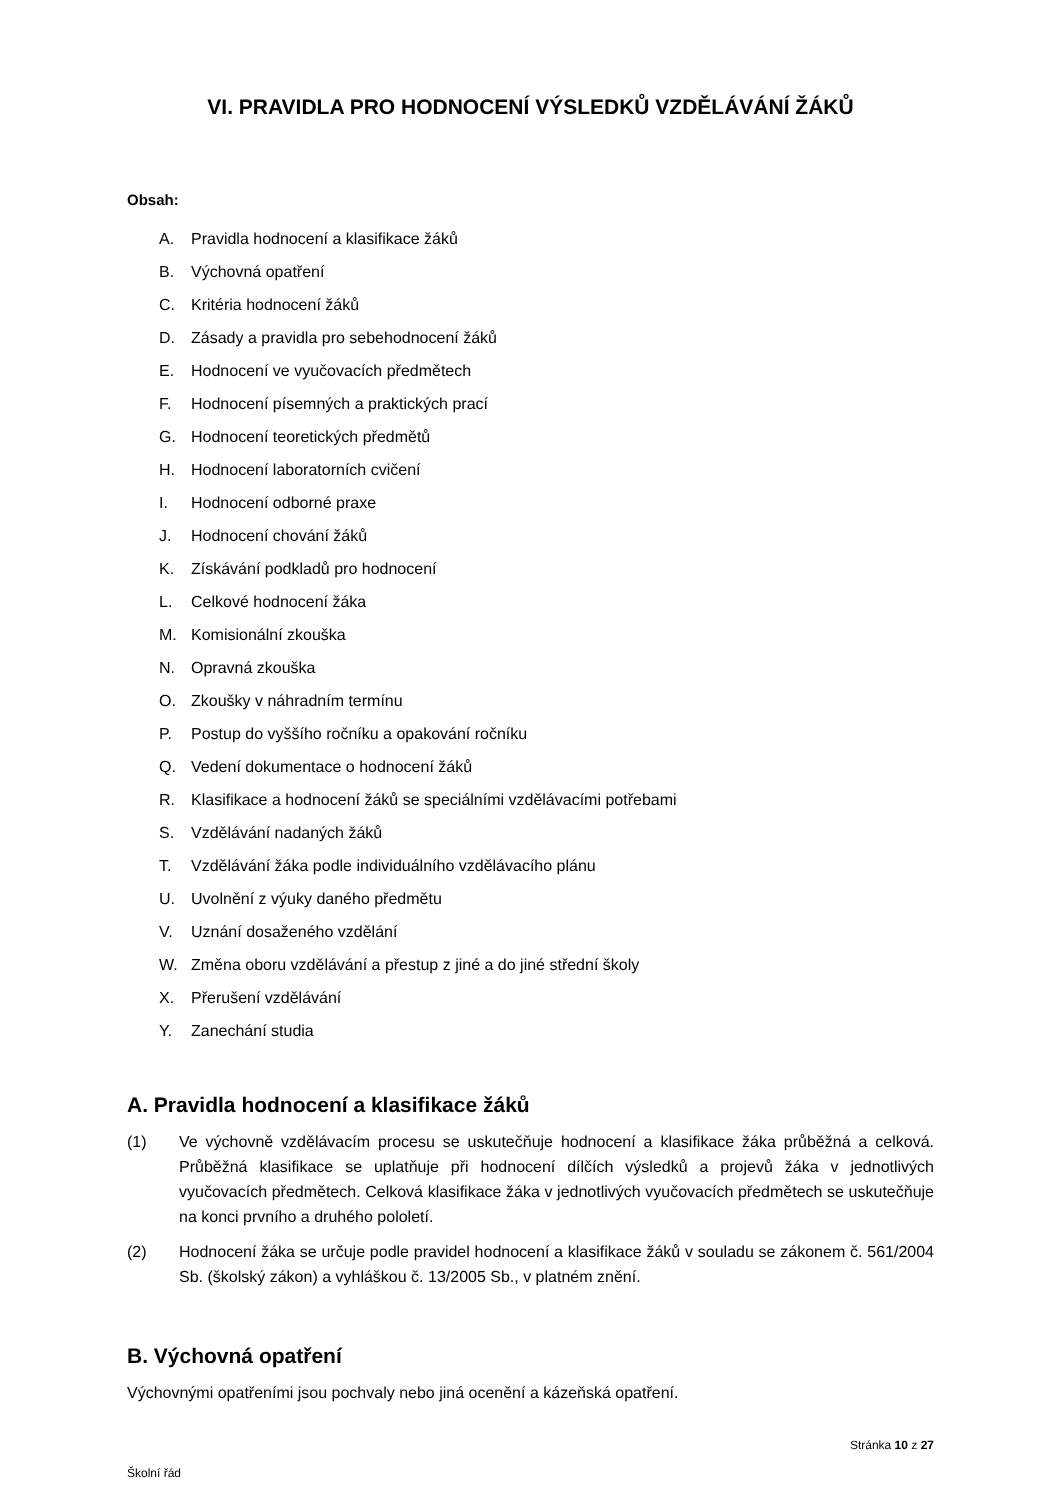VI. PRAVIDLA PRO HODNOCENÍ VÝSLEDKŮ VZDĚLÁVÁNÍ ŽÁKŮ
Obsah:
A. Pravidla hodnocení a klasifikace žáků
B. Výchovná opatření
C. Kritéria hodnocení žáků
D. Zásady a pravidla pro sebehodnocení žáků
E. Hodnocení ve vyučovacích předmětech
F. Hodnocení písemných a praktických prací
G. Hodnocení teoretických předmětů
H. Hodnocení laboratorních cvičení
I. Hodnocení odborné praxe
J. Hodnocení chování žáků
K. Získávání podkladů pro hodnocení
L. Celkové hodnocení žáka
M. Komisionální zkouška
N. Opravná zkouška
O. Zkoušky v náhradním termínu
P. Postup do vyššího ročníku a opakování ročníku
Q. Vedení dokumentace o hodnocení žáků
R. Klasifikace a hodnocení žáků se speciálními vzdělávacími potřebami
S. Vzdělávání nadaných žáků
T. Vzdělávání žáka podle individuálního vzdělávacího plánu
U. Uvolnění z výuky daného předmětu
V. Uznání dosaženého vzdělání
W. Změna oboru vzdělávání a přestup z jiné a do jiné střední školy
X. Přerušení vzdělávání
Y. Zanechání studia
A. Pravidla hodnocení a klasifikace žáků
(1) Ve výchovně vzdělávacím procesu se uskutečňuje hodnocení a klasifikace žáka průběžná a celková. Průběžná klasifikace se uplatňuje při hodnocení dílčích výsledků a projevů žáka v jednotlivých vyučovacích předmětech. Celková klasifikace žáka v jednotlivých vyučovacích předmětech se uskutečňuje na konci prvního a druhého pololetí.
(2) Hodnocení žáka se určuje podle pravidel hodnocení a klasifikace žáků v souladu se zákonem č. 561/2004 Sb. (školský zákon) a vyhláškou č. 13/2005 Sb., v platném znění.
B. Výchovná opatření
Výchovnými opatřeními jsou pochvaly nebo jiná ocenění a kázeňská opatření.
Stránka 10 z 27
Školní řád